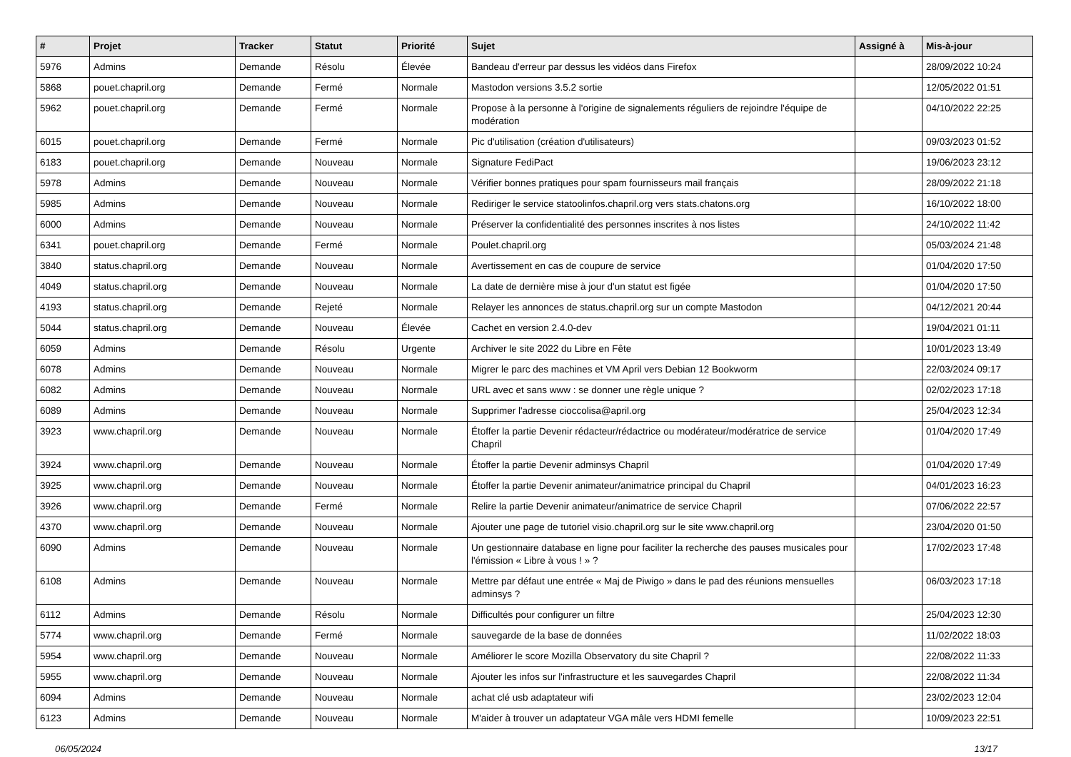| # | Projet | Tracker | Statut | Priorité | Sujet | Assigné à | Mis-à-jour |
| --- | --- | --- | --- | --- | --- | --- | --- |
| 5976 | Admins | Demande | Résolu | Élevée | Bandeau d'erreur par dessus les vidéos dans Firefox | | 28/09/2022 10:24 |
| 5868 | pouet.chapril.org | Demande | Fermé | Normale | Mastodon versions 3.5.2 sortie | | 12/05/2022 01:51 |
| 5962 | pouet.chapril.org | Demande | Fermé | Normale | Propose à la personne à l'origine de signalements réguliers de rejoindre l'équipe de modération | | 04/10/2022 22:25 |
| 6015 | pouet.chapril.org | Demande | Fermé | Normale | Pic d'utilisation (création d'utilisateurs) | | 09/03/2023 01:52 |
| 6183 | pouet.chapril.org | Demande | Nouveau | Normale | Signature FediPact | | 19/06/2023 23:12 |
| 5978 | Admins | Demande | Nouveau | Normale | Vérifier bonnes pratiques pour spam fournisseurs mail français | | 28/09/2022 21:18 |
| 5985 | Admins | Demande | Nouveau | Normale | Rediriger le service statoolinfos.chapril.org vers stats.chatons.org | | 16/10/2022 18:00 |
| 6000 | Admins | Demande | Nouveau | Normale | Préserver la confidentialité des personnes inscrites à nos listes | | 24/10/2022 11:42 |
| 6341 | pouet.chapril.org | Demande | Fermé | Normale | Poulet.chapril.org | | 05/03/2024 21:48 |
| 3840 | status.chapril.org | Demande | Nouveau | Normale | Avertissement en cas de coupure de service | | 01/04/2020 17:50 |
| 4049 | status.chapril.org | Demande | Nouveau | Normale | La date de dernière mise à jour d'un statut est figée | | 01/04/2020 17:50 |
| 4193 | status.chapril.org | Demande | Rejeté | Normale | Relayer les annonces de status.chapril.org sur un compte Mastodon | | 04/12/2021 20:44 |
| 5044 | status.chapril.org | Demande | Nouveau | Élevée | Cachet en version 2.4.0-dev | | 19/04/2021 01:11 |
| 6059 | Admins | Demande | Résolu | Urgente | Archiver le site 2022 du Libre en Fête | | 10/01/2023 13:49 |
| 6078 | Admins | Demande | Nouveau | Normale | Migrer le parc des machines et VM April vers Debian 12 Bookworm | | 22/03/2024 09:17 |
| 6082 | Admins | Demande | Nouveau | Normale | URL avec et sans www : se donner une règle unique ? | | 02/02/2023 17:18 |
| 6089 | Admins | Demande | Nouveau | Normale | Supprimer l'adresse cioccolisa@april.org | | 25/04/2023 12:34 |
| 3923 | www.chapril.org | Demande | Nouveau | Normale | Étoffer la partie Devenir rédacteur/rédactrice ou modérateur/modératrice de service Chapril | | 01/04/2020 17:49 |
| 3924 | www.chapril.org | Demande | Nouveau | Normale | Étoffer la partie Devenir adminsys Chapril | | 01/04/2020 17:49 |
| 3925 | www.chapril.org | Demande | Nouveau | Normale | Étoffer la partie Devenir animateur/animatrice principal du Chapril | | 04/01/2023 16:23 |
| 3926 | www.chapril.org | Demande | Fermé | Normale | Relire la partie Devenir animateur/animatrice de service Chapril | | 07/06/2022 22:57 |
| 4370 | www.chapril.org | Demande | Nouveau | Normale | Ajouter une page de tutoriel visio.chapril.org sur le site www.chapril.org | | 23/04/2020 01:50 |
| 6090 | Admins | Demande | Nouveau | Normale | Un gestionnaire database en ligne pour faciliter la recherche des pauses musicales pour l'émission « Libre à vous ! » ? | | 17/02/2023 17:48 |
| 6108 | Admins | Demande | Nouveau | Normale | Mettre par défaut une entrée « Maj de Piwigo » dans le pad des réunions mensuelles adminsys ? | | 06/03/2023 17:18 |
| 6112 | Admins | Demande | Résolu | Normale | Difficultés pour configurer un filtre | | 25/04/2023 12:30 |
| 5774 | www.chapril.org | Demande | Fermé | Normale | sauvegarde de la base de données | | 11/02/2022 18:03 |
| 5954 | www.chapril.org | Demande | Nouveau | Normale | Améliorer le score Mozilla Observatory du site Chapril ? | | 22/08/2022 11:33 |
| 5955 | www.chapril.org | Demande | Nouveau | Normale | Ajouter les infos sur l'infrastructure et les sauvegardes Chapril | | 22/08/2022 11:34 |
| 6094 | Admins | Demande | Nouveau | Normale | achat clé usb adaptateur wifi | | 23/02/2023 12:04 |
| 6123 | Admins | Demande | Nouveau | Normale | M'aider à trouver un adaptateur VGA mâle vers HDMI femelle | | 10/09/2023 22:51 |
06/05/2024 13/17